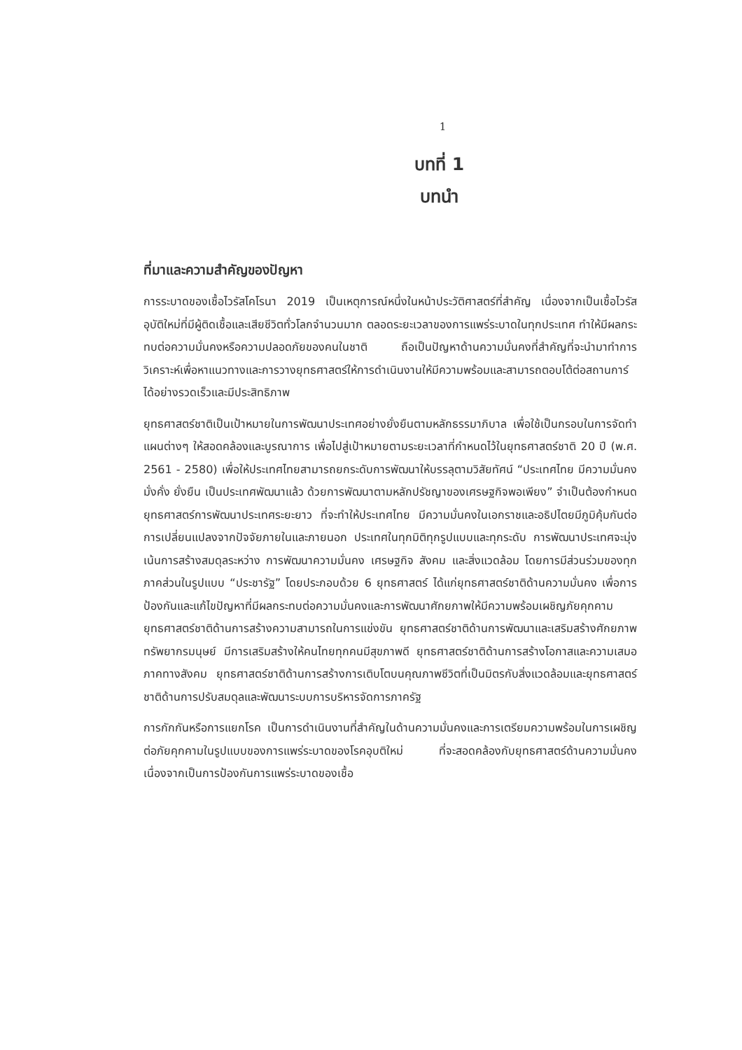1
บทที่ 1
บทนำ
ที่มาและความสำคัญของปัญหา
การระบาดของเชื้อไวรัสโคโรนา 2019 เป็นเหตุการณ์หนึ่งในหน้าประวัติศาสตร์ที่สำคัญ เนื่องจากเป็นเชื้อไวรัสอุบัติใหม่ที่มีผู้ติดเชื้อและเสียชีวิตทั่วโลกจำนวนมาก ตลอดระยะเวลาของการแพร่ระบาดในทุกประเทศ ทำให้มีผลกระทบต่อความมั่นคงหรือความปลอดภัยของคนในชาติ ถือเป็นปัญหาด้านความมั่นคงที่สำคัญที่จะนำมาทำการวิเคราะห์เพื่อหาแนวทางและการวางยุทธศาสตร์ให้การดำเนินงานให้มีความพร้อมและสามารถตอบโต้ต่อสถานการ์ได้อย่างรวดเร็วและมีประสิทธิภาพ
ยุทธศาสตร์ชาติเป็นเป้าหมายในการพัฒนาประเทศอย่างยั่งยืนตามหลักธรรมาภิบาล เพื่อใช้เป็นกรอบในการจัดทำแผนต่างๆ ให้สอดคล้องและบูรณาการ เพื่อไปสู่เป้าหมายตามระยะเวลาที่กำหนดไว้ในยุทธศาสตร์ชาติ 20 ปี (พ.ศ. 2561 - 2580) เพื่อให้ประเทศไทยสามารถยกระดับการพัฒนาให้บรรลุตามวิสัยทัศน์ “ประเทศไทย มีความมั่นคง มั่งคั่ง ยั่งยืน เป็นประเทศพัฒนาแล้ว ด้วยการพัฒนาตามหลักปรัชญาของเศรษฐกิจพอเพียง” จำเป็นต้องกำหนดยุทธศาสตร์การพัฒนาประเทศระยะยาว ที่จะทำให้ประเทศไทย มีความมั่นคงในเอกราชและอธิปไตยมีภูมิคุ้มกันต่อการเปลี่ยนแปลงจากปัจจัยภายในและภายนอก ประเทศในทุกมิติทุกรูปแบบและทุกระดับ การพัฒนาประเทศจะมุ่งเน้นการสร้างสมดุลระหว่าง การพัฒนาความมั่นคง เศรษฐกิจ สังคม และสิ่งแวดล้อม โดยการมีส่วนร่วมของทุกภาคส่วนในรูปแบบ “ประชารัฐ” โดยประกอบด้วย 6 ยุทธศาสตร์ ได้แก่ยุทธศาสตร์ชาติด้านความมั่นคง เพื่อการป้องกันและแก้ไขปัญหาที่มีผลกระทบต่อความมั่นคงและการพัฒนาศักยภาพให้มีความพร้อมเผชิญภัยคุกคาม ยุทธศาสตร์ชาติด้านการสร้างความสามารถในการแข่งขัน ยุทธศาสตร์ชาติด้านการพัฒนาและเสริมสร้างศักยภาพทรัพยากรมนุษย์ มีการเสริมสร้างให้คนไทยทุกคนมีสุขภาพดี ยุทธศาสตร์ชาติด้านการสร้างโอกาสและความเสมอภาคทางสังคม ยุทธศาสตร์ชาติด้านการสร้างการเติบโตบนคุณภาพชีวิตที่เป็นมิตรกับสิ่งแวดล้อมและยุทธศาสตร์ชาติด้านการปรับสมดุลและพัฒนาระบบการบริหารจัดการภาครัฐ
การกักกันหรือการแยกโรค เป็นการดำเนินงานที่สำคัญในด้านความมั่นคงและการเตรียมความพร้อมในการเผชิญต่อภัยคุกคามในรูปแบบของการแพร่ระบาดของโรคอุบติใหม่ ที่จะสอดคล้องกับยุทธศาสตร์ด้านความมั่นคง เนื่องจากเป็นการป้องกันการแพร่ระบาดของเชื้อ